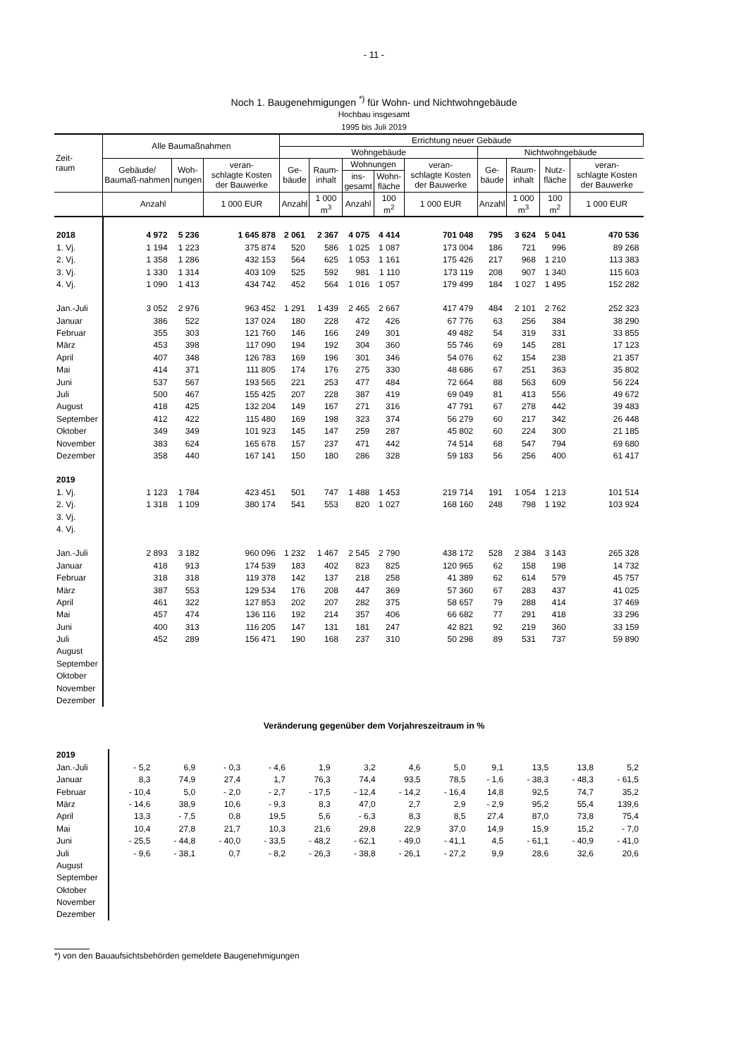- 11 -
Noch 1. Baugenehmigungen <sup>*)</sup> für Wohn- und Nichtwohngebäude
Hochbau insgesamt
1995 bis Juli 2019
| Zeit- raum | Alle Baumaßnahmen | | | Errichtung neuer Gebäude | | | | | | | | |
| --- | --- | --- | --- | --- | --- | --- | --- | --- | --- | --- | --- | --- |
| | | | | Wohngebäude | | | | | Nichtwohngebäude | | | |
| | Gebäude/ Baumaß-nahmen | Woh- nungen | veran- schlagte Kosten der Bauwerke | Ge- bäude | Raum- inhalt | Wohnungen | | veran- schlagte Kosten der Bauwerke | Ge- bäude | Raum- inhalt | Nutz- fläche | veran- schlagte Kosten der Bauwerke |
| | | | | | | ins- gesamt | Wohn- fläche | | | | | |
| | Anzahl | | 1 000 EUR | Anzahl | 1 000 m<sup>3</sup> | Anzahl | 100 m<sup>2</sup> | 1 000 EUR | Anzahl | 1 000 m<sup>3</sup> | 100 m<sup>2</sup> | 1 000 EUR |
| 2018 | 4 972 | 5 236 | 1 645 878 | 2 061 | 2 367 | 4 075 | 4 414 | 701 048 | 795 | 3 624 | 5 041 | 470 536 |
| 1. Vj. | 1 194 | 1 223 | 375 874 | 520 | 586 | 1 025 | 1 087 | 173 004 | 186 | 721 | 996 | 89 268 |
| 2. Vj. | 1 358 | 1 286 | 432 153 | 564 | 625 | 1 053 | 1 161 | 175 426 | 217 | 968 | 1 210 | 113 383 |
| 3. Vj. | 1 330 | 1 314 | 403 109 | 525 | 592 | 981 | 1 110 | 173 119 | 208 | 907 | 1 340 | 115 603 |
| 4. Vj. | 1 090 | 1 413 | 434 742 | 452 | 564 | 1 016 | 1 057 | 179 499 | 184 | 1 027 | 1 495 | 152 282 |
| Jan.-Juli | 3 052 | 2 976 | 963 452 | 1 291 | 1 439 | 2 465 | 2 667 | 417 479 | 484 | 2 101 | 2 762 | 252 323 |
| Januar | 386 | 522 | 137 024 | 180 | 228 | 472 | 426 | 67 776 | 63 | 256 | 384 | 38 290 |
| Februar | 355 | 303 | 121 760 | 146 | 166 | 249 | 301 | 49 482 | 54 | 319 | 331 | 33 855 |
| März | 453 | 398 | 117 090 | 194 | 192 | 304 | 360 | 55 746 | 69 | 145 | 281 | 17 123 |
| April | 407 | 348 | 126 783 | 169 | 196 | 301 | 346 | 54 076 | 62 | 154 | 238 | 21 357 |
| Mai | 414 | 371 | 111 805 | 174 | 176 | 275 | 330 | 48 686 | 67 | 251 | 363 | 35 802 |
| Juni | 537 | 567 | 193 565 | 221 | 253 | 477 | 484 | 72 664 | 88 | 563 | 609 | 56 224 |
| Juli | 500 | 467 | 155 425 | 207 | 228 | 387 | 419 | 69 049 | 81 | 413 | 556 | 49 672 |
| August | 418 | 425 | 132 204 | 149 | 167 | 271 | 316 | 47 791 | 67 | 278 | 442 | 39 483 |
| September | 412 | 422 | 115 480 | 169 | 198 | 323 | 374 | 56 279 | 60 | 217 | 342 | 26 448 |
| Oktober | 349 | 349 | 101 923 | 145 | 147 | 259 | 287 | 45 802 | 60 | 224 | 300 | 21 185 |
| November | 383 | 624 | 165 678 | 157 | 237 | 471 | 442 | 74 514 | 68 | 547 | 794 | 69 680 |
| Dezember | 358 | 440 | 167 141 | 150 | 180 | 286 | 328 | 59 183 | 56 | 256 | 400 | 61 417 |
| 2019 | | | | | | | | | | | | |
| 1. Vj. | 1 123 | 1 784 | 423 451 | 501 | 747 | 1 488 | 1 453 | 219 714 | 191 | 1 054 | 1 213 | 101 514 |
| 2. Vj. | 1 318 | 1 109 | 380 174 | 541 | 553 | 820 | 1 027 | 168 160 | 248 | 798 | 1 192 | 103 924 |
| 3. Vj. | | | | | | | | | | | | |
| 4. Vj. | | | | | | | | | | | | |
| Jan.-Juli | 2 893 | 3 182 | 960 096 | 1 232 | 1 467 | 2 545 | 2 790 | 438 172 | 528 | 2 384 | 3 143 | 265 328 |
| Januar | 418 | 913 | 174 539 | 183 | 402 | 823 | 825 | 120 965 | 62 | 158 | 198 | 14 732 |
| Februar | 318 | 318 | 119 378 | 142 | 137 | 218 | 258 | 41 389 | 62 | 614 | 579 | 45 757 |
| März | 387 | 553 | 129 534 | 176 | 208 | 447 | 369 | 57 360 | 67 | 283 | 437 | 41 025 |
| April | 461 | 322 | 127 853 | 202 | 207 | 282 | 375 | 58 657 | 79 | 288 | 414 | 37 469 |
| Mai | 457 | 474 | 136 116 | 192 | 214 | 357 | 406 | 66 682 | 77 | 291 | 418 | 33 296 |
| Juni | 400 | 313 | 116 205 | 147 | 131 | 181 | 247 | 42 821 | 92 | 219 | 360 | 33 159 |
| Juli | 452 | 289 | 156 471 | 190 | 168 | 237 | 310 | 50 298 | 89 | 531 | 737 | 59 890 |
| August | | | | | | | | | | | | |
| September | | | | | | | | | | | | |
| Oktober | | | | | | | | | | | | |
| November | | | | | | | | | | | | |
| Dezember | | | | | | | | | | | | |
Veränderung gegenüber dem Vorjahreszeitraum in %
| 2019 | | | | | | | | | | | | |
| Jan.-Juli | - 5,2 | 6,9 | - 0,3 | - 4,6 | 1,9 | 3,2 | 4,6 | 5,0 | 9,1 | 13,5 | 13,8 | 5,2 |
| Januar | 8,3 | 74,9 | 27,4 | 1,7 | 76,3 | 74,4 | 93,5 | 78,5 | - 1,6 | - 38,3 | - 48,3 | - 61,5 |
| Februar | - 10,4 | 5,0 | - 2,0 | - 2,7 | - 17,5 | - 12,4 | - 14,2 | - 16,4 | 14,8 | 92,5 | 74,7 | 35,2 |
| März | - 14,6 | 38,9 | 10,6 | - 9,3 | 8,3 | 47,0 | 2,7 | 2,9 | - 2,9 | 95,2 | 55,4 | 139,6 |
| April | 13,3 | - 7,5 | 0,8 | 19,5 | 5,6 | - 6,3 | 8,3 | 8,5 | 27,4 | 87,0 | 73,8 | 75,4 |
| Mai | 10,4 | 27,8 | 21,7 | 10,3 | 21,6 | 29,8 | 22,9 | 37,0 | 14,9 | 15,9 | 15,2 | - 7,0 |
| Juni | - 25,5 | - 44,8 | - 40,0 | - 33,5 | - 48,2 | - 62,1 | - 49,0 | - 41,1 | 4,5 | - 61,1 | - 40,9 | - 41,0 |
| Juli | - 9,6 | - 38,1 | 0,7 | - 8,2 | - 26,3 | - 38,8 | - 26,1 | - 27,2 | 9,9 | 28,6 | 32,6 | 20,6 |
| August | | | | | | | | | | | | |
| September | | | | | | | | | | | | |
| Oktober | | | | | | | | | | | | |
| November | | | | | | | | | | | | |
| Dezember | | | | | | | | | | | | |
*) von den Bauaufsichtsbehörden gemeldete Baugenehmigungen